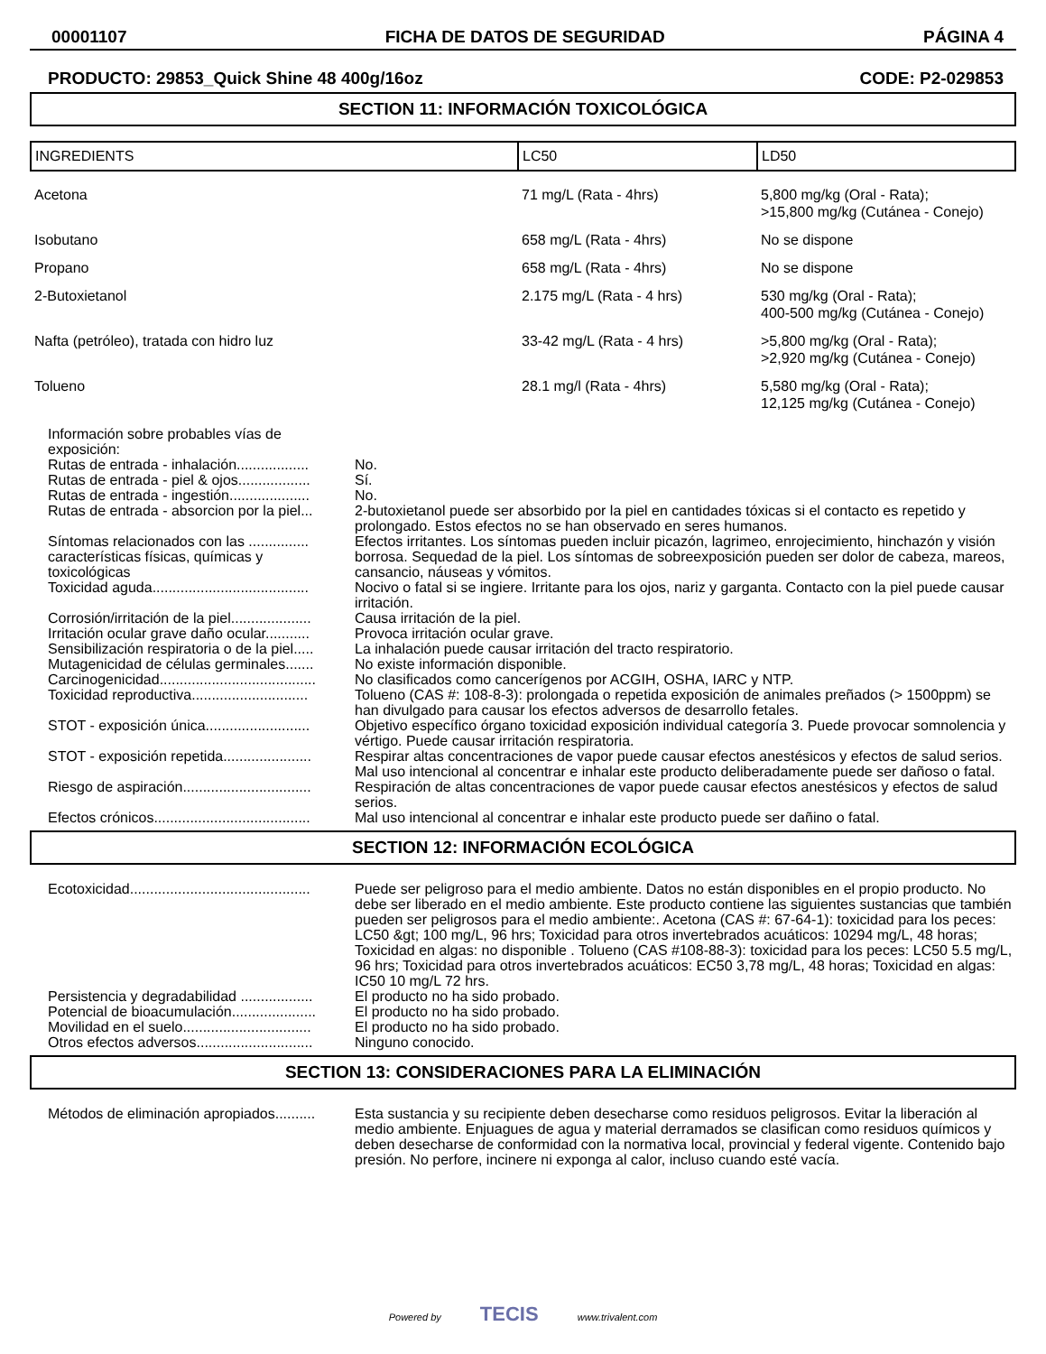00001107 FICHA DE DATOS DE SEGURIDAD PÁGINA 4
PRODUCTO: 29853_Quick Shine 48 400g/16oz CODE: P2-029853
SECTION 11: INFORMACIÓN TOXICOLÓGICA
| INGREDIENTS | LC50 | LD50 |
| --- | --- | --- |
| Acetona | 71 mg/L (Rata - 4hrs) | 5,800 mg/kg (Oral - Rata); >15,800 mg/kg (Cutánea - Conejo) |
| Isobutano | 658 mg/L (Rata - 4hrs) | No se dispone |
| Propano | 658 mg/L (Rata - 4hrs) | No se dispone |
| 2-Butoxietanol | 2.175 mg/L (Rata - 4 hrs) | 530 mg/kg (Oral - Rata); 400-500 mg/kg (Cutánea - Conejo) |
| Nafta (petróleo), tratada con hidro luz | 33-42 mg/L (Rata - 4 hrs) | >5,800 mg/kg (Oral - Rata); >2,920 mg/kg (Cutánea - Conejo) |
| Tolueno | 28.1 mg/l (Rata - 4hrs) | 5,580 mg/kg (Oral - Rata); 12,125 mg/kg (Cutánea - Conejo) |
| Información sobre probables vías de exposición: | |
| Rutas de entrada - inhalación.................. | No. |
| Rutas de entrada - piel & ojos.................. | Sí. |
| Rutas de entrada - ingestión.................... | No. |
| Rutas de entrada - absorcion por la piel... | 2-butoxietanol puede ser absorbido por la piel en cantidades tóxicas si el contacto es repetido y prolongado. Estos efectos no se han observado en seres humanos. |
| Síntomas relacionados con las ............... características físicas, químicas y toxicológicas | Efectos irritantes. Los síntomas pueden incluir picazón, lagrimeo, enrojecimiento, hinchazón y visión borrosa. Sequedad de la piel. Los síntomas de sobreexposición pueden ser dolor de cabeza, mareos, cansancio, náuseas y vómitos. |
| Toxicidad aguda....................................... | Nocivo o fatal si se ingiere. Irritante para los ojos, nariz y garganta. Contacto con la piel puede causar irritación. |
| Corrosión/irritación de la piel.................... | Causa irritación de la piel. |
| Irritación ocular grave daño ocular........... | Provoca irritación ocular grave. |
| Sensibilización respiratoria o de la piel..... | La inhalación puede causar irritación del tracto respiratorio. |
| Mutagenicidad de células germinales....... | No existe información disponible. |
| Carcinogenicidad....................................... | No clasificados como cancerígenos por ACGIH, OSHA, IARC y NTP. |
| Toxicidad reproductiva............................. | Tolueno (CAS #: 108-8-3): prolongada o repetida exposición de animales preñados (> 1500ppm) se han divulgado para causar los efectos adversos de desarrollo fetales. |
| STOT - exposición única.......................... | Objetivo específico órgano toxicidad exposición individual categoría 3. Puede provocar somnolencia y vértigo. Puede causar irritación respiratoria. |
| STOT - exposición repetida...................... | Respirar altas concentraciones de vapor puede causar efectos anestésicos y efectos de salud serios. Mal uso intencional al concentrar e inhalar este producto deliberadamente puede ser dañoso o fatal. |
| Riesgo de aspiración................................ | Respiración de altas concentraciones de vapor puede causar efectos anestésicos y efectos de salud serios. |
| Efectos crónicos....................................... | Mal uso intencional al concentrar e inhalar este producto puede ser dañino o fatal. |
SECTION 12: INFORMACIÓN ECOLÓGICA
| Ecotoxicidad............................................. | Puede ser peligroso para el medio ambiente. Datos no están disponibles en el propio producto. No debe ser liberado en el medio ambiente. Este producto contiene las siguientes sustancias que también pueden ser peligrosos para el medio ambiente:. Acetona (CAS #: 67-64-1): toxicidad para los peces: LC50 &gt; 100 mg/L, 96 hrs; Toxicidad para otros invertebrados acuáticos: 10294 mg/L, 48 horas; Toxicidad en algas: no disponible . Tolueno (CAS #108-88-3): toxicidad para los peces: LC50 5.5 mg/L, 96 hrs; Toxicidad para otros invertebrados acuáticos: EC50 3,78 mg/L, 48 horas; Toxicidad en algas: IC50 10 mg/L 72 hrs. |
| Persistencia y degradabilidad .................. | El producto no ha sido probado. |
| Potencial de bioacumulación..................... | El producto no ha sido probado. |
| Movilidad en el suelo................................ | El producto no ha sido probado. |
| Otros efectos adversos............................. | Ninguno conocido. |
SECTION 13: CONSIDERACIONES PARA LA ELIMINACIÓN
| Métodos de eliminación apropiados.......... | Esta sustancia y su recipiente deben desecharse como residuos peligrosos. Evitar la liberación al medio ambiente. Enjuagues de agua y material derramados se clasifican como residuos químicos y deben desecharse de conformidad con la normativa local, provincial y federal vigente. Contenido bajo presión. No perfore, incinere ni exponga al calor, incluso cuando esté vacía. |
Powered by TECIS www.trivalent.com